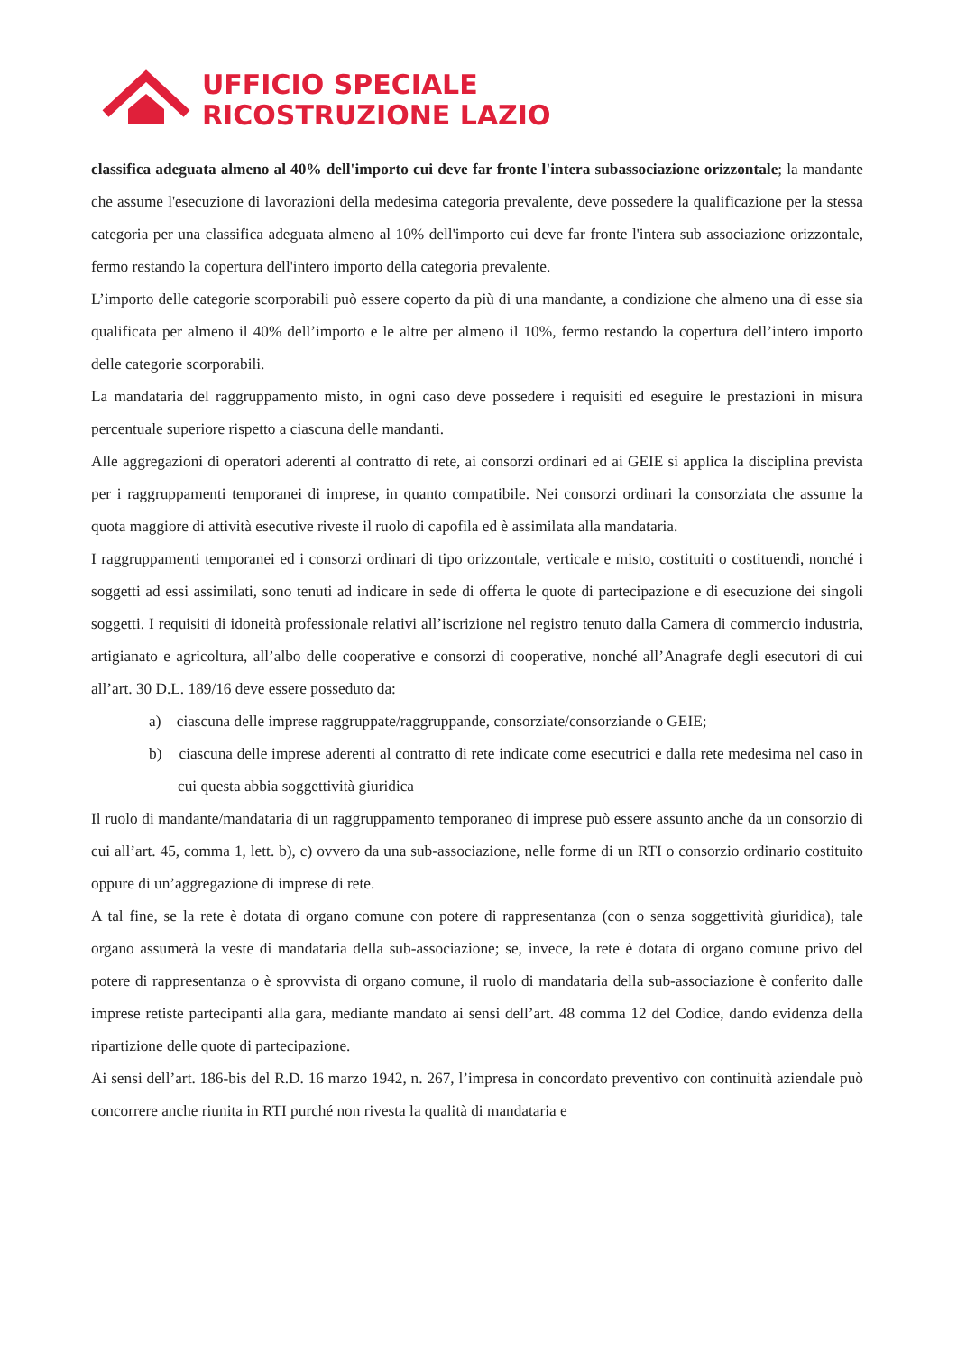UFFICIO SPECIALE
RICOSTRUZIONE LAZIO
classifica adeguata almeno al 40% dell'importo cui deve far fronte l'intera subassociazione orizzontale; la mandante che assume l'esecuzione di lavorazioni della medesima categoria prevalente, deve possedere la qualificazione per la stessa categoria per una classifica adeguata almeno al 10% dell'importo cui deve far fronte l'intera sub associazione orizzontale, fermo restando la copertura dell'intero importo della categoria prevalente.
L’importo delle categorie scorporabili può essere coperto da più di una mandante, a condizione che almeno una di esse sia qualificata per almeno il 40% dell’importo e le altre per almeno il 10%, fermo restando la copertura dell’intero importo delle categorie scorporabili.
La mandataria del raggruppamento misto, in ogni caso deve possedere i requisiti ed eseguire le prestazioni in misura percentuale superiore rispetto a ciascuna delle mandanti.
Alle aggregazioni di operatori aderenti al contratto di rete, ai consorzi ordinari ed ai GEIE si applica la disciplina prevista per i raggruppamenti temporanei di imprese, in quanto compatibile. Nei consorzi ordinari la consorziata che assume la quota maggiore di attività esecutive riveste il ruolo di capofila ed è assimilata alla mandataria.
I raggruppamenti temporanei ed i consorzi ordinari di tipo orizzontale, verticale e misto, costituiti o costituendi, nonché i soggetti ad essi assimilati, sono tenuti ad indicare in sede di offerta le quote di partecipazione e di esecuzione dei singoli soggetti. I requisiti di idoneità professionale relativi all’iscrizione nel registro tenuto dalla Camera di commercio industria, artigianato e agricoltura, all’albo delle cooperative e consorzi di cooperative, nonché all’Anagrafe degli esecutori di cui all’art. 30 D.L. 189/16 deve essere posseduto da:
a) ciascuna delle imprese raggruppate/raggruppande, consorziate/consorziande o GEIE;
b) ciascuna delle imprese aderenti al contratto di rete indicate come esecutrici e dalla rete medesima nel caso in cui questa abbia soggettività giuridica
Il ruolo di mandante/mandataria di un raggruppamento temporaneo di imprese può essere assunto anche da un consorzio di cui all’art. 45, comma 1, lett. b), c) ovvero da una sub-associazione, nelle forme di un RTI o consorzio ordinario costituito oppure di un’aggregazione di imprese di rete.
A tal fine, se la rete è dotata di organo comune con potere di rappresentanza (con o senza soggettività giuridica), tale organo assumerà la veste di mandataria della sub-associazione; se, invece, la rete è dotata di organo comune privo del potere di rappresentanza o è sprovvista di organo comune, il ruolo di mandataria della sub-associazione è conferito dalle imprese retiste partecipanti alla gara, mediante mandato ai sensi dell’art. 48 comma 12 del Codice, dando evidenza della ripartizione delle quote di partecipazione.
Ai sensi dell’art. 186-bis del R.D. 16 marzo 1942, n. 267, l’impresa in concordato preventivo con continuità aziendale può concorrere anche riunita in RTI purché non rivesta la qualità di mandataria e